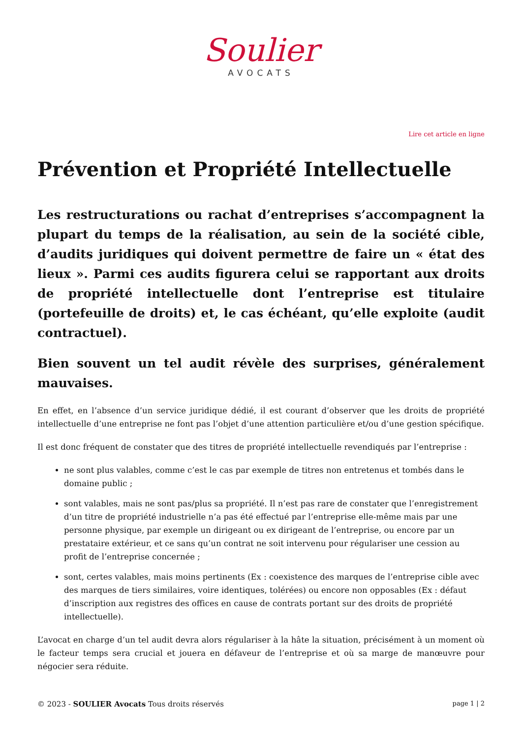Soulier
AVOCATS
Lire cet article en ligne
Prévention et Propriété Intellectuelle
Les restructurations ou rachat d’entreprises s’accompagnent la plupart du temps de la réalisation, au sein de la société cible, d’audits juridiques qui doivent permettre de faire un « état des lieux ». Parmi ces audits figurera celui se rapportant aux droits de propriété intellectuelle dont l’entreprise est titulaire (portefeuille de droits) et, le cas échéant, qu’elle exploite (audit contractuel).
Bien souvent un tel audit révèle des surprises, généralement mauvaises.
En effet, en l’absence d’un service juridique dédié, il est courant d’observer que les droits de propriété intellectuelle d’une entreprise ne font pas l’objet d’une attention particulière et/ou d’une gestion spécifique.
Il est donc fréquent de constater que des titres de propriété intellectuelle revendiqués par l’entreprise :
ne sont plus valables, comme c’est le cas par exemple de titres non entretenus et tombés dans le domaine public ;
sont valables, mais ne sont pas/plus sa propriété. Il n’est pas rare de constater que l’enregistrement d’un titre de propriété industrielle n’a pas été effectué par l’entreprise elle-même mais par une personne physique, par exemple un dirigeant ou ex dirigeant de l’entreprise, ou encore par un prestataire extérieur, et ce sans qu’un contrat ne soit intervenu pour régulariser une cession au profit de l’entreprise concernée ;
sont, certes valables, mais moins pertinents (Ex : coexistence des marques de l’entreprise cible avec des marques de tiers similaires, voire identiques, tolérées) ou encore non opposables (Ex : défaut d’inscription aux registres des offices en cause de contrats portant sur des droits de propriété intellectuelle).
L’avocat en charge d’un tel audit devra alors régulariser à la hâte la situation, précisément à un moment où le facteur temps sera crucial et jouera en défaveur de l’entreprise et où sa marge de manœuvre pour négocier sera réduite.
© 2023 - SOULIER Avocats Tous droits réservés page 1 | 2